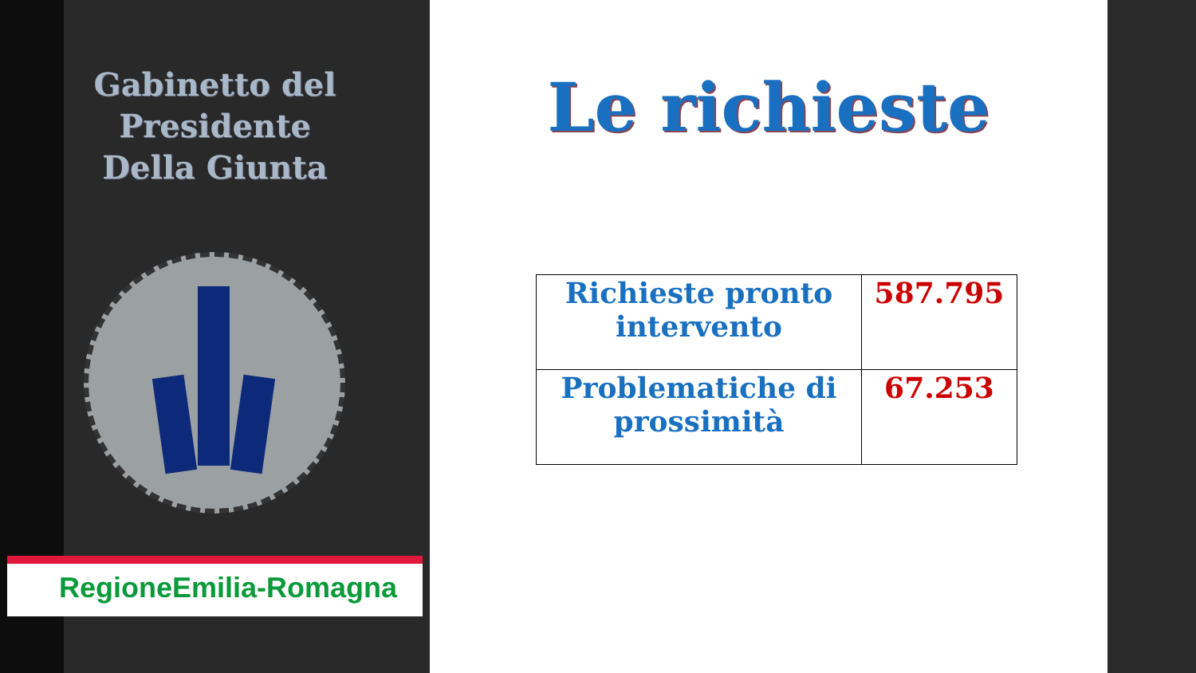Gabinetto del Presidente
Della Giunta
RegioneEmilia-Romagna
Le richieste
| Richieste pronto intervento | 587.795 |
| Problematiche di prossimità | 67.253 |